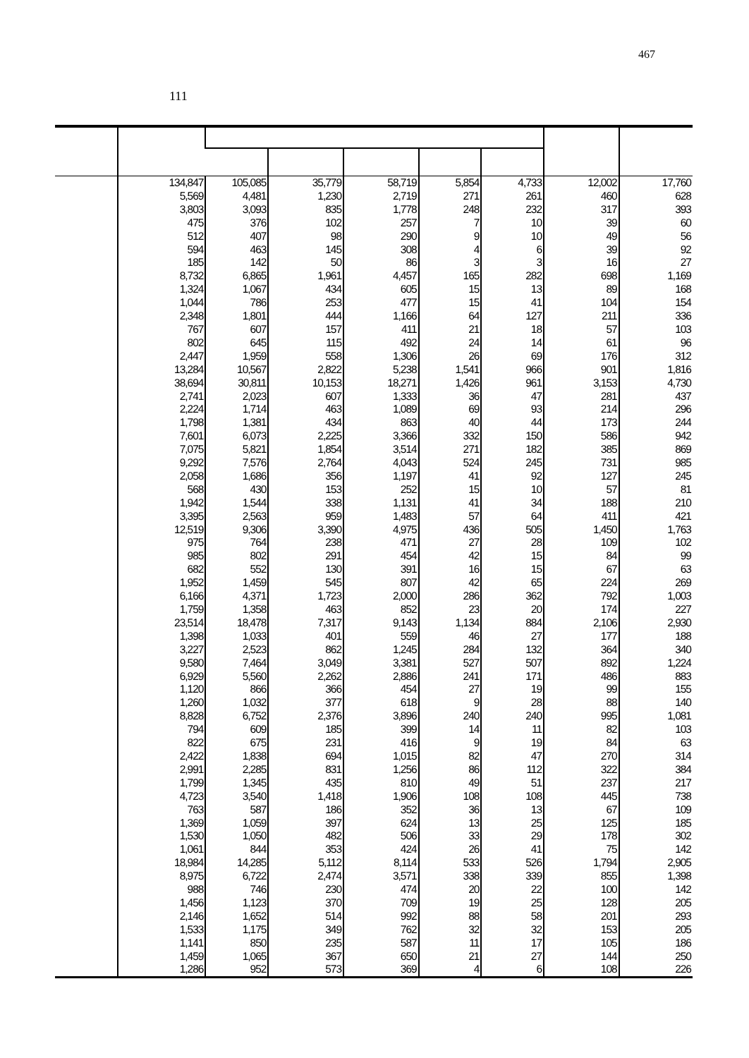467
111
| | 134,847 5,569 3,803 475 512 594 185 8,732 1,324 1,044 2,348 767 802 2,447 13,284 38,694 2,741 2,224 1,798 7,601 7,075 9,292 2,058 568 1,942 3,395 12,519 975 985 682 1,952 6,166 1,759 23,514 1,398 3,227 9,580 6,929 1,120 1,260 8,828 794 822 2,422 2,991 1,799 4,723 763 1,369 1,530 1,061 18,984 8,975 988 1,456 2,146 1,533 1,141 1,459 1,286 | 105,085 4,481 3,093 376 407 463 142 6,865 1,067 786 1,801 607 645 1,959 10,567 30,811 2,023 1,714 1,381 6,073 5,821 7,576 1,686 430 1,544 2,563 9,306 764 802 552 1,459 4,371 1,358 18,478 1,033 2,523 7,464 5,560 866 1,032 6,752 609 675 1,838 2,285 1,345 3,540 587 1,059 1,050 844 14,285 6,722 746 1,123 1,652 1,175 850 1,065 952 | 35,779 1,230 835 102 98 145 50 1,961 434 253 444 157 115 558 2,822 10,153 607 463 434 2,225 1,854 2,764 356 153 338 959 3,390 238 291 130 545 1,723 463 7,317 401 862 3,049 2,262 366 377 2,376 185 231 694 831 435 1,418 186 397 482 353 5,112 2,474 230 370 514 349 235 367 573 | 58,719 2,719 1,778 257 290 308 86 4,457 605 477 1,166 411 492 1,306 5,238 18,271 1,333 1,089 863 3,366 3,514 4,043 1,197 252 1,131 1,483 4,975 471 454 391 807 2,000 852 9,143 559 1,245 3,381 2,886 454 618 3,896 399 416 1,015 1,256 810 1,906 352 624 506 424 8,114 3,571 474 709 992 762 587 650 369 | 5,854 271 248 7 9 4 3 165 15 15 64 21 24 26 1,541 1,426 36 69 40 332 271 524 41 15 41 57 436 27 42 16 42 286 23 1,134 46 284 527 241 27 9 240 14 9 82 86 49 108 36 13 33 26 533 338 20 19 88 32 11 21 4 | 4,733 261 232 10 10 6 3 282 13 41 127 18 14 69 966 961 47 93 44 150 182 245 92 10 34 64 505 28 15 15 65 362 20 884 27 132 507 171 19 28 240 11 19 47 112 51 108 13 25 29 41 526 339 22 25 58 32 17 27 6 | 12,002 460 317 39 49 39 16 698 89 104 211 57 61 176 901 3,153 281 214 173 586 385 731 127 57 188 411 1,450 109 84 67 224 792 174 2,106 177 364 892 486 99 88 995 82 84 270 322 237 445 67 125 178 75 1,794 855 100 128 201 153 105 144 108 | 17,760 628 393 60 56 92 27 1,169 168 154 336 103 96 312 1,816 4,730 437 296 244 942 869 985 245 81 210 421 1,763 102 99 63 269 1,003 227 2,930 188 340 1,224 883 155 140 1,081 103 63 314 384 217 738 109 185 302 142 2,905 1,398 142 205 293 205 186 250 226 |